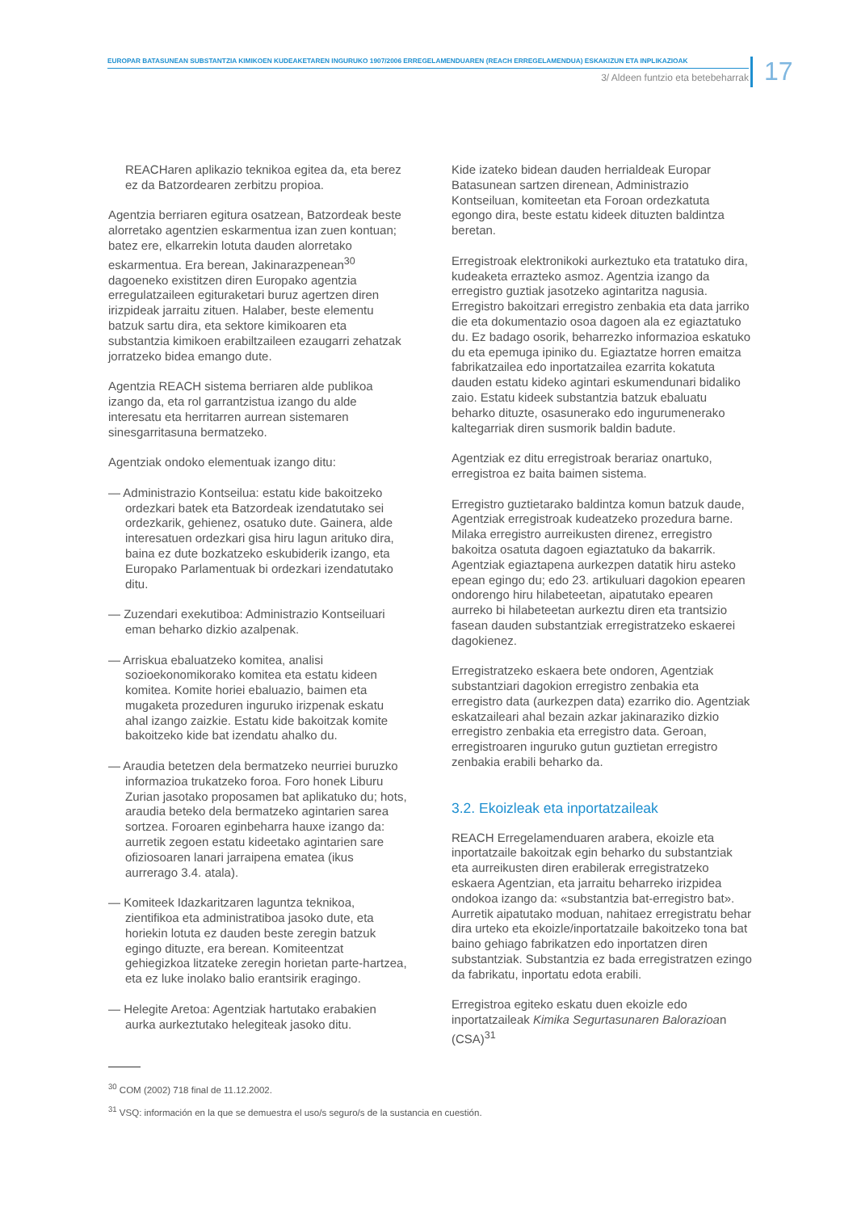EUROPAR BATASUNEAN SUBSTANTZIA KIMIKOEN KUDEAKETAREN INGURUKO 1907/2006 ERREGELAMENDUAREN (REACH ERREGELAMENDUA) ESKAKIZUN ETA INPLIKAZIOAK
3/ Aldeen funtzio eta betebeharrak
17
REACHaren aplikazio teknikoa egitea da, eta berez ez da Batzordearen zerbitzu propioa.
Agentzia berriaren egitura osatzean, Batzordeak beste alorretako agentzien eskarmentua izan zuen kontuan; batez ere, elkarrekin lotuta dauden alorretako eskarmentua. Era berean, Jakinarazpenean<sup>30</sup> dagoeneko existitzen diren Europako agentzia erregulatzaileen egituraketari buruz agertzen diren irizpideak jarraitu zituen. Halaber, beste elementu batzuk sartu dira, eta sektore kimikoaren eta substantzia kimikoen erabiltzaileen ezaugarri zehatzak jorratzeko bidea emango dute.
Agentzia REACH sistema berriaren alde publikoa izango da, eta rol garrantzistua izango du alde interesatu eta herritarren aurrean sistemaren sinesgarritasuna bermatzeko.
Agentziak ondoko elementuak izango ditu:
— Administrazio Kontseilua: estatu kide bakoitzeko ordezkari batek eta Batzordeak izendatutako sei ordezkarik, gehienez, osatuko dute. Gainera, alde interesatuen ordezkari gisa hiru lagun arituko dira, baina ez dute bozkatzeko eskubiderik izango, eta Europako Parlamentuak bi ordezkari izendatutako ditu.
— Zuzendari exekutiboa: Administrazio Kontseiluari eman beharko dizkio azalpenak.
— Arriskua ebaluatzeko komitea, analisi sozioekonomikorako komitea eta estatu kideen komitea. Komite horiei ebaluazio, baimen eta mugaketa prozeduren inguruko irizpenak eskatu ahal izango zaizkie. Estatu kide bakoitzak komite bakoitzeko kide bat izendatu ahalko du.
— Araudia betetzen dela bermatzeko neurriei buruzko informazioa trukatzeko foroa. Foro honek Liburu Zurian jasotako proposamen bat aplikatuko du; hots, araudia beteko dela bermatzeko agintarien sarea sortzea. Foroaren eginbeharra hauxe izango da: aurretik zegoen estatu kideetako agintarien sare ofiziosoaren lanari jarraipena ematea (ikus aurrerago 3.4. atala).
— Komiteek Idazkaritzaren laguntza teknikoa, zientifikoa eta administratiboa jasoko dute, eta horiekin lotuta ez dauden beste zeregin batzuk egingo dituzte, era berean. Komiteentzat gehiegizkoa litzateke zeregin horietan parte-hartzea, eta ez luke inolako balio erantsirik eragingo.
— Helegite Aretoa: Agentziak hartutako erabakien aurka aurkeztutako helegiteak jasoko ditu.
Kide izateko bidean dauden herrialdeak Europar Batasunean sartzen direnean, Administrazio Kontseiluan, komiteetan eta Foroan ordezkatuta egongo dira, beste estatu kideek dituzten baldintza beretan.
Erregistroak elektronikoki aurkeztuko eta tratatuko dira, kudeaketa errazteko asmoz. Agentzia izango da erregistro guztiak jasotzeko agintaritza nagusia. Erregistro bakoitzari erregistro zenbakia eta data jarriko die eta dokumentazio osoa dagoen ala ez egiaztatuko du. Ez badago osorik, beharrezko informazioa eskatuko du eta epemuga ipiniko du. Egiaztatze horren emaitza fabrikatzailea edo inportatzailea ezarrita kokatuta dauden estatu kideko agintari eskumendunari bidaliko zaio. Estatu kideek substantzia batzuk ebaluatu beharko dituzte, osasunerako edo ingurumenerako kaltegarriak diren susmorik baldin badute.
Agentziak ez ditu erregistroak berariaz onartuko, erregistroa ez baita baimen sistema.
Erregistro guztietarako baldintza komun batzuk daude, Agentziak erregistroak kudeatzeko prozedura barne. Milaka erregistro aurreikusten direnez, erregistro bakoitza osatuta dagoen egiaztatuko da bakarrik. Agentziak egiaztapena aurkezpen datatik hiru asteko epean egingo du; edo 23. artikuluari dagokion epearen ondorengo hiru hilabeteetan, aipatutako epearen aurreko bi hilabeteetan aurkeztu diren eta trantsizio fasean dauden substantziak erregistratzeko eskaerei dagokienez.
Erregistratzeko eskaera bete ondoren, Agentziak substantziari dagokion erregistro zenbakia eta erregistro data (aurkezpen data) ezarriko dio. Agentziak eskatzaileari ahal bezain azkar jakinaraziko dizkio erregistro zenbakia eta erregistro data. Geroan, erregistroaren inguruko gutun guztietan erregistro zenbakia erabili beharko da.
3.2. Ekoizleak eta inportatzaileak
REACH Erregelamenduaren arabera, ekoizle eta inportatzaile bakoitzak egin beharko du substantziak eta aurreikusten diren erabilerak erregistratzeko eskaera Agentzian, eta jarraitu beharreko irizpidea ondokoa izango da: «substantzia bat-erregistro bat». Aurretik aipatutako moduan, nahitaez erregistratu behar dira urteko eta ekoizle/inportatzaile bakoitzeko tona bat baino gehiago fabrikatzen edo inportatzen diren substantziak. Substantzia ez bada erregistratzen ezingo da fabrikatu, inportatu edota erabili.
Erregistroa egiteko eskatu duen ekoizle edo inportatzaileak Kimika Segurtasunaren Balorazioan (CSA)<sup>31</sup>
<sup>30</sup> COM (2002) 718 final de 11.12.2002.
<sup>31</sup> VSQ: información en la que se demuestra el uso/s seguro/s de la sustancia en cuestión.